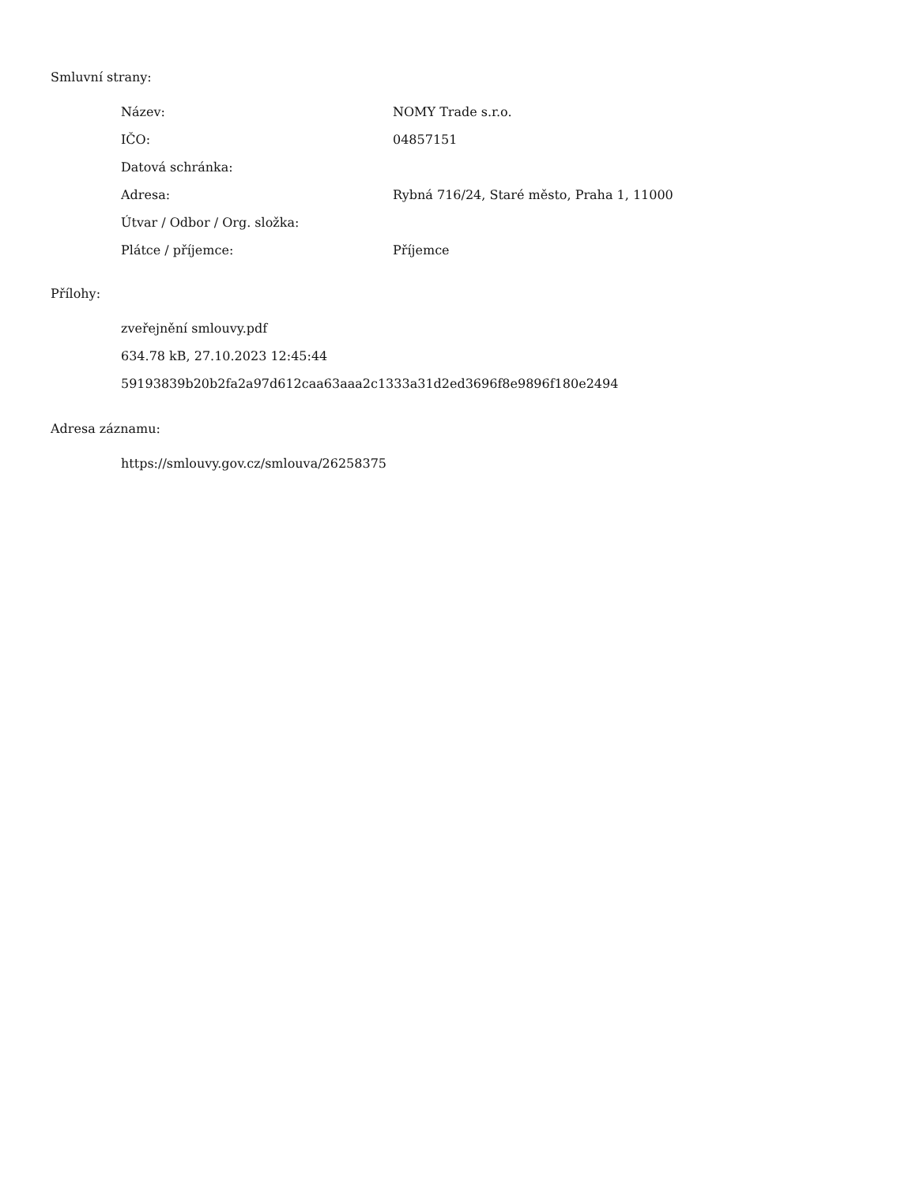Smluvní strany:
| Název: | NOMY Trade s.r.o. |
| IČO: | 04857151 |
| Datová schránka: | |
| Adresa: | Rybná 716/24, Staré město, Praha 1, 11000 |
| Útvar / Odbor / Org. složka: | |
| Plátce / příjemce: | Příjemce |
Přílohy:
zveřejnění smlouvy.pdf
634.78 kB, 27.10.2023 12:45:44
59193839b20b2fa2a97d612caa63aaa2c1333a31d2ed3696f8e9896f180e2494
Adresa záznamu:
https://smlouvy.gov.cz/smlouva/26258375